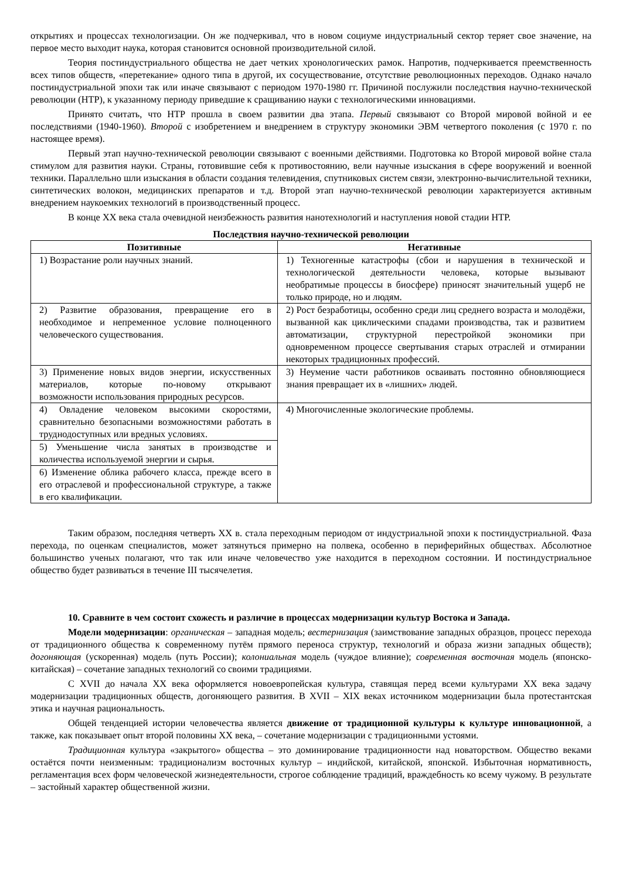открытиях и процессах технологизации. Он же подчеркивал, что в новом социуме индустриальный сектор теряет свое значение, на первое место выходит наука, которая становится основной производительной силой.
Теория постиндустриального общества не дает четких хронологических рамок. Напротив, подчеркивается преемственность всех типов обществ, «перетекание» одного типа в другой, их сосуществование, отсутствие революционных переходов. Однако начало постиндустриальной эпохи так или иначе связывают с периодом 1970-1980 гг. Причиной послужили последствия научно-технической революции (НТР), к указанному периоду приведшие к сращиванию науки с технологическими инновациями.
Принято считать, что НТР прошла в своем развитии два этапа. Первый связывают со Второй мировой войной и ее последствиями (1940-1960). Второй с изобретением и внедрением в структуру экономики ЭВМ четвертого поколения (с 1970 г. по настоящее время).
Первый этап научно-технической революции связывают с военными действиями. Подготовка ко Второй мировой войне стала стимулом для развития науки. Страны, готовившие себя к противостоянию, вели научные изыскания в сфере вооружений и военной техники. Параллельно шли изыскания в области создания телевидения, спутниковых систем связи, электронно-вычислительной техники, синтетических волокон, медицинских препаратов и т.д. Второй этап научно-технической революции характеризуется активным внедрением наукоемких технологий в производственный процесс.
В конце XX века стала очевидной неизбежность развития нанотехнологий и наступления новой стадии НТР.
Последствия научно-технической революции
| Позитивные | Негативные |
| --- | --- |
| 1) Возрастание роли научных знаний. | 1) Техногенные катастрофы (сбои и нарушения в технической и технологической деятельности человека, которые вызывают необратимые процессы в биосфере) приносят значительный ущерб не только природе, но и людям. |
| 2) Развитие образования, превращение его в необходимое и непременное условие полноценного человеческого существования. | 2) Рост безработицы, особенно среди лиц среднего возраста и молодёжи, вызванной как циклическими спадами производства, так и развитием автоматизации, структурной перестройкой экономики при одновременном процессе свертывания старых отраслей и отмирании некоторых традиционных профессий. |
| 3) Применение новых видов энергии, искусственных материалов, которые по-новому открывают возможности использования природных ресурсов. | 3) Неумение части работников осваивать постоянно обновляющиеся знания превращает их в «лишних» людей. |
| 4) Овладение человеком высокими скоростями, сравнительно безопасными возможностями работать в труднодоступных или вредных условиях. | 4) Многочисленные экологические проблемы. |
| 5) Уменьшение числа занятых в производстве и количества используемой энергии и сырья. | |
| 6) Изменение облика рабочего класса, прежде всего в его отраслевой и профессиональной структуре, а также в его квалификации. | |
Таким образом, последняя четверть XX в. стала переходным периодом от индустриальной эпохи к постиндустриальной. Фаза перехода, по оценкам специалистов, может затянуться примерно на полвека, особенно в периферийных обществах. Абсолютное большинство ученых полагают, что так или иначе человечество уже находится в переходном состоянии. И постиндустриальное общество будет развиваться в течение III тысячелетия.
10. Сравните в чем состоит схожесть и различие в процессах модернизации культур Востока и Запада.
Модели модернизации: органическая – западная модель; вестернизация (заимствование западных образцов, процесс перехода от традиционного общества к современному путём прямого переноса структур, технологий и образа жизни западных обществ); догоняющая (ускоренная) модель (путь России); колониальная модель (чуждое влияние); современная восточная модель (японско-китайская) – сочетание западных технологий со своими традициями.
С XVII до начала XX века оформляется новоевропейская культура, ставящая перед всеми культурами XX века задачу модернизации традиционных обществ, догоняющего развития. В XVII – XIX веках источником модернизации была протестантская этика и научная рациональность.
Общей тенденцией истории человечества является движение от традиционной культуры к культуре инновационной, а также, как показывает опыт второй половины XX века, – сочетание модернизации с традиционными устоями.
Традиционная культура «закрытого» общества – это доминирование традиционности над новаторством. Общество веками остаётся почти неизменным: традиционализм восточных культур – индийской, китайской, японской. Избыточная нормативность, регламентация всех форм человеческой жизнедеятельности, строгое соблюдение традиций, враждебность ко всему чужому. В результате – застойный характер общественной жизни.